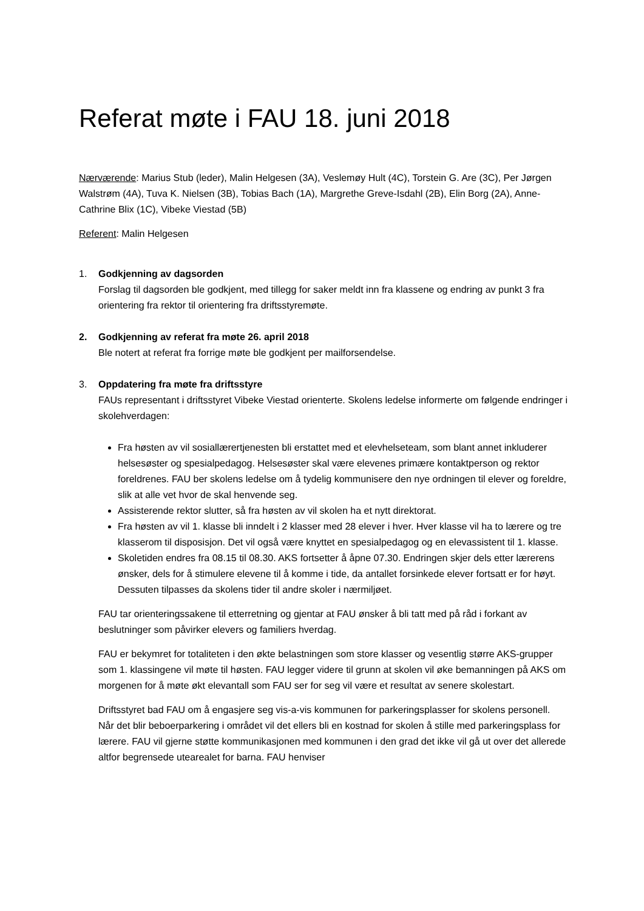Referat møte i FAU 18. juni 2018
Nærværende: Marius Stub (leder), Malin Helgesen (3A), Veslemøy Hult (4C), Torstein G. Are (3C), Per Jørgen Walstrøm (4A), Tuva K. Nielsen (3B), Tobias Bach (1A), Margrethe Greve-Isdahl (2B), Elin Borg (2A), Anne-Cathrine Blix (1C), Vibeke Viestad (5B)
Referent: Malin Helgesen
1. Godkjenning av dagsorden
Forslag til dagsorden ble godkjent, med tillegg for saker meldt inn fra klassene og endring av punkt 3 fra orientering fra rektor til orientering fra driftsstyremøte.
2. Godkjenning av referat fra møte 26. april 2018
Ble notert at referat fra forrige møte ble godkjent per mailforsendelse.
3. Oppdatering fra møte fra driftsstyre
FAUs representant i driftsstyret Vibeke Viestad orienterte. Skolens ledelse informerte om følgende endringer i skolehverdagen:
Fra høsten av vil sosiallærertjenesten bli erstattet med et elevhelseteam, som blant annet inkluderer helsesøster og spesialpedagog. Helsesøster skal være elevenes primære kontaktperson og rektor foreldrenes. FAU ber skolens ledelse om å tydelig kommunisere den nye ordningen til elever og foreldre, slik at alle vet hvor de skal henvende seg.
Assisterende rektor slutter, så fra høsten av vil skolen ha et nytt direktorat.
Fra høsten av vil 1. klasse bli inndelt i 2 klasser med 28 elever i hver. Hver klasse vil ha to lærere og tre klasserom til disposisjon. Det vil også være knyttet en spesialpedagog og en elevassistent til 1. klasse.
Skoletiden endres fra 08.15 til 08.30. AKS fortsetter å åpne 07.30. Endringen skjer dels etter lærerens ønsker, dels for å stimulere elevene til å komme i tide, da antallet forsinkede elever fortsatt er for høyt. Dessuten tilpasses da skolens tider til andre skoler i nærmiljøet.
FAU tar orienteringssakene til etterretning og gjentar at FAU ønsker å bli tatt med på råd i forkant av beslutninger som påvirker elevers og familiers hverdag.
FAU er bekymret for totaliteten i den økte belastningen som store klasser og vesentlig større AKS-grupper som 1. klassingene vil møte til høsten. FAU legger videre til grunn at skolen vil øke bemanningen på AKS om morgenen for å møte økt elevantall som FAU ser for seg vil være et resultat av senere skolestart.
Driftsstyret bad FAU om å engasjere seg vis-a-vis kommunen for parkeringsplasser for skolens personell. Når det blir beboerparkering i området vil det ellers bli en kostnad for skolen å stille med parkeringsplass for lærere. FAU vil gjerne støtte kommunikasjonen med kommunen i den grad det ikke vil gå ut over det allerede altfor begrensede utearealet for barna. FAU henviser